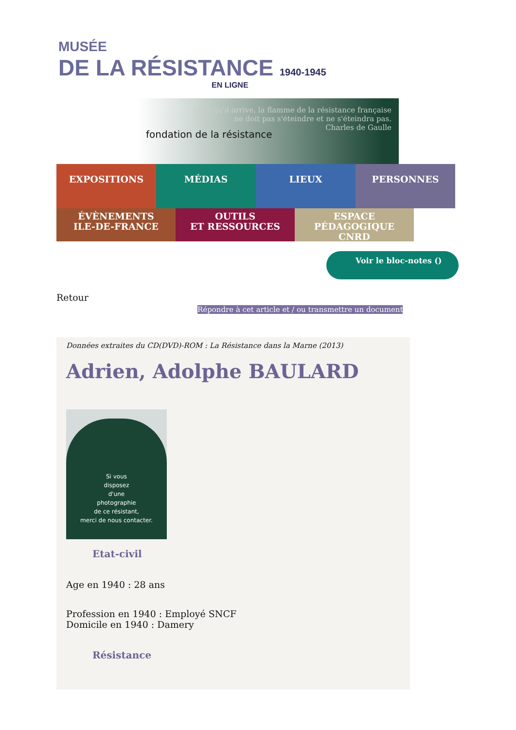MUSÉE
DE LA RÉSISTANCE 1940-1945
EN LIGNE
fondation de la résistance
Quoi qu'il arrive, la flamme de la résistance française
ne doit pas s'éteindre et ne s'éteindra pas.
Charles de Gaulle
EXPOSITIONS MÉDIAS LIEUX PERSONNES
ÉVÈNEMENTS
ILE-DE-FRANCE
OUTILS
ET RESSOURCES
ESPACE PÉDAGOGIQUE
CNRD
Voir le bloc-notes ()
Retour
Répondre à cet article et / ou transmettre un document
Données extraites du CD(DVD)-ROM : La Résistance dans la Marne (2013)
Adrien, Adolphe BAULARD
Si vous
disposez
d'une
photographie
de ce résistant,
merci de nous contacter.
Etat-civil
Age en 1940 : 28 ans
Profession en 1940 : Employé SNCF
Domicile en 1940 : Damery
Résistance